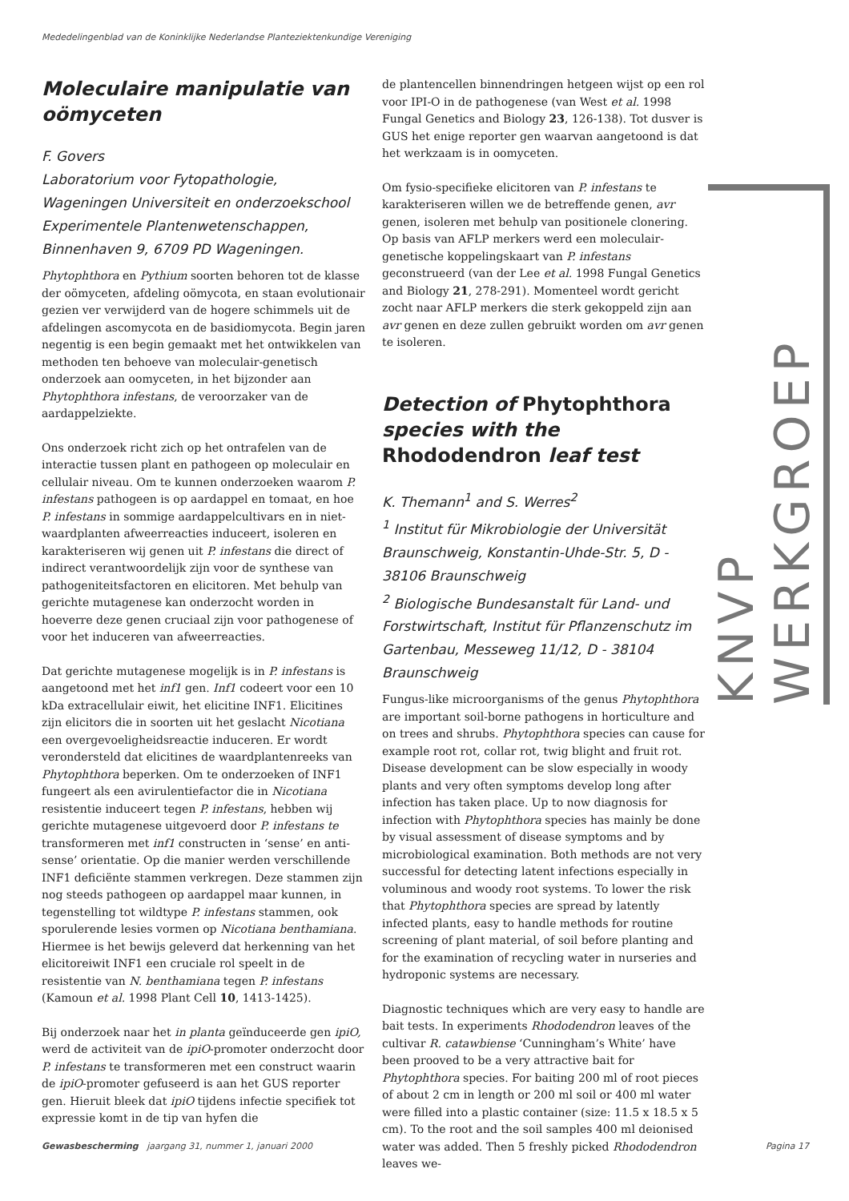Mededelingenblad van de Koninklijke Nederlandse Planteziektenkundige Vereniging
Moleculaire manipulatie van oömyceten
F. Govers
Laboratorium voor Fytopathologie, Wageningen Universiteit en onderzoekschool Experimentele Plantenwetenschappen, Binnenhaven 9, 6709 PD Wageningen.
Phytophthora en Pythium soorten behoren tot de klasse der oömyceten, afdeling oömycota, en staan evolutionair gezien ver verwijderd van de hogere schimmels uit de afdelingen ascomycota en de basidiomycota. Begin jaren negentig is een begin gemaakt met het ontwikkelen van methoden ten behoeve van moleculair-genetisch onderzoek aan oomyceten, in het bijzonder aan Phytophthora infestans, de veroorzaker van de aardappelziekte.
Ons onderzoek richt zich op het ontrafelen van de interactie tussen plant en pathogeen op moleculair en cellulair niveau. Om te kunnen onderzoeken waarom P. infestans pathogeen is op aardappel en tomaat, en hoe P. infestans in sommige aardappelcultivars en in niet-waardplanten afweerreacties induceert, isoleren en karakteriseren wij genen uit P. infestans die direct of indirect verantwoordelijk zijn voor de synthese van pathogeniteitsfactoren en elicitoren. Met behulp van gerichte mutagenese kan onderzocht worden in hoeverre deze genen cruciaal zijn voor pathogenese of voor het induceren van afweerreacties.
Dat gerichte mutagenese mogelijk is in P. infestans is aangetoond met het inf1 gen. Inf1 codeert voor een 10 kDa extracellulair eiwit, het elicitine INF1. Elicitines zijn elicitors die in soorten uit het geslacht Nicotiana een overgevoeligheidsreactie induceren. Er wordt verondersteld dat elicitines de waardplantenreeks van Phytophthora beperken. Om te onderzoeken of INF1 fungeert als een avirulentiefactor die in Nicotiana resistentie induceert tegen P. infestans, hebben wij gerichte mutagenese uitgevoerd door P. infestans te transformeren met inf1 constructen in ‘sense’ en anti-sense’ orientatie. Op die manier werden verschillende INF1 deficiënte stammen verkregen. Deze stammen zijn nog steeds pathogeen op aardappel maar kunnen, in tegenstelling tot wildtype P. infestans stammen, ook sporulerende lesies vormen op Nicotiana benthamiana. Hiermee is het bewijs geleverd dat herkenning van het elicitoreiwit INF1 een cruciale rol speelt in de resistentie van N. benthamiana tegen P. infestans (Kamoun et al. 1998 Plant Cell 10, 1413-1425).
Bij onderzoek naar het in planta geïnduceerde gen ipiO, werd de activiteit van de ipiO-promoter onderzocht door P. infestans te transformeren met een construct waarin de ipiO-promoter gefuseerd is aan het GUS reporter gen. Hieruit bleek dat ipiO tijdens infectie specifiek tot expressie komt in de tip van hyfen die
de plantencellen binnendringen hetgeen wijst op een rol voor IPI-O in de pathogenese (van West et al. 1998 Fungal Genetics and Biology 23, 126-138). Tot dusver is GUS het enige reporter gen waarvan aangetoond is dat het werkzaam is in oomyceten.
Om fysio-specifieke elicitoren van P. infestans te karakteriseren willen we de betreffende genen, avr genen, isoleren met behulp van positionele clonering. Op basis van AFLP merkers werd een moleculair-genetische koppelingskaart van P. infestans geconstrueerd (van der Lee et al. 1998 Fungal Genetics and Biology 21, 278-291). Momenteel wordt gericht zocht naar AFLP merkers die sterk gekoppeld zijn aan avr genen en deze zullen gebruikt worden om avr genen te isoleren.
Detection of Phytophthora species with the Rhododendron leaf test
K. Themann<sup>1</sup> and S. Werres<sup>2</sup>
<sup>1</sup> Institut für Mikrobiologie der Universität Braunschweig, Konstantin-Uhde-Str. 5, D - 38106 Braunschweig
<sup>2</sup> Biologische Bundesanstalt für Land- und Forstwirtschaft, Institut für Pflanzenschutz im Gartenbau, Messeweg 11/12, D - 38104 Braunschweig
Fungus-like microorganisms of the genus Phytophthora are important soil-borne pathogens in horticulture and on trees and shrubs. Phytophthora species can cause for example root rot, collar rot, twig blight and fruit rot. Disease development can be slow especially in woody plants and very often symptoms develop long after infection has taken place. Up to now diagnosis for infection with Phytophthora species has mainly be done by visual assessment of disease symptoms and by microbiological examination. Both methods are not very successful for detecting latent infections especially in voluminous and woody root systems. To lower the risk that Phytophthora species are spread by latently infected plants, easy to handle methods for routine screening of plant material, of soil before planting and for the examination of recycling water in nurseries and hydroponic systems are necessary.
Diagnostic techniques which are very easy to handle are bait tests. In experiments Rhododendron leaves of the cultivar R. catawbiense ‘Cunningham’s White’ have been prooved to be a very attractive bait for Phytophthora species. For baiting 200 ml of root pieces of about 2 cm in length or 200 ml soil or 400 ml water were filled into a plastic container (size: 11.5 x 18.5 x 5 cm). To the root and the soil samples 400 ml deionised water was added. Then 5 freshly picked Rhododendron leaves we-
KNVP WERKGROEP
Gewasbescherming jaargang 31, nummer 1, januari 2000 Pagina 17